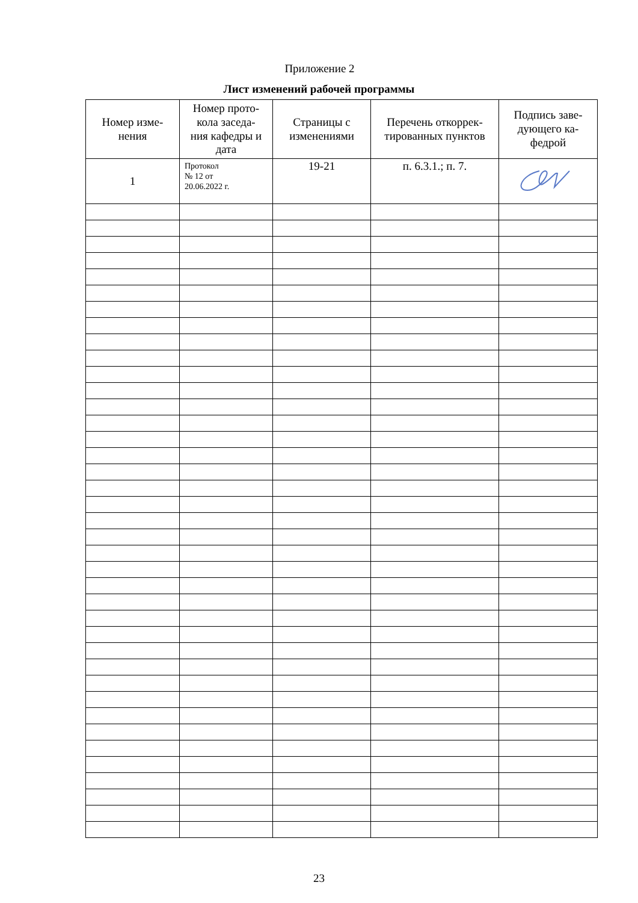Приложение 2
Лист изменений рабочей программы
| Номер изме- нения | Номер прото- кола заседа- ния кафедры и дата | Страницы с изменениями | Перечень откоррек- тированных пунктов | Подпись заве- дующего ка- федрой |
| --- | --- | --- | --- | --- |
| 1 | Протокол № 12 от 20.06.2022 г. | 19-21 | п. 6.3.1.; п. 7. | |
23